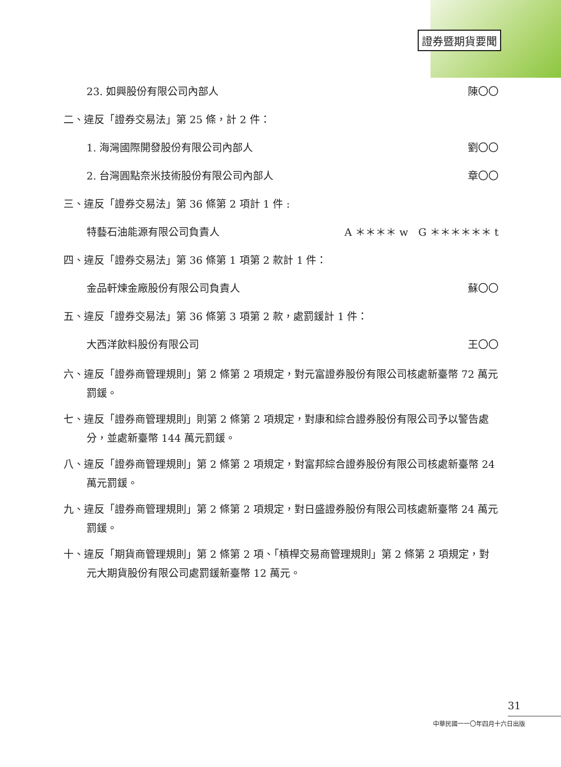證券暨期貨要聞
23. 如興股份有限公司內部人 陳〇〇
二、違反「證券交易法」第 25 條，計 2 件：
1. 海灣國際開發股份有限公司內部人 劉〇〇
2. 台灣圓點奈米技術股份有限公司內部人 章〇〇
三、違反「證券交易法」第 36 條第 2 項計 1 件 :
特藝石油能源有限公司負責人 A ＊＊＊＊ w　G ＊＊＊＊＊＊ t
四、違反「證券交易法」第 36 條第 1 項第 2 款計 1 件：
金品軒煉金廠股份有限公司負責人 蘇〇〇
五、違反「證券交易法」第 36 條第 3 項第 2 款，處罰鍰計 1 件：
大西洋飲料股份有限公司 王〇〇
六、違反「證券商管理規則」第 2 條第 2 項規定，對元富證券股份有限公司核處新臺幣 72 萬元罰鍰。
七、違反「證券商管理規則」則第 2 條第 2 項規定，對康和綜合證券股份有限公司予以警告處分，並處新臺幣 144 萬元罰鍰。
八、違反「證券商管理規則」第 2 條第 2 項規定，對富邦綜合證券股份有限公司核處新臺幣 24 萬元罰鍰。
九、違反「證券商管理規則」第 2 條第 2 項規定，對日盛證券股份有限公司核處新臺幣 24 萬元罰鍰。
十、違反「期貨商管理規則」第 2 條第 2 項、「槓桿交易商管理規則」第 2 條第 2 項規定，對元大期貨股份有限公司處罰鍰新臺幣 12 萬元。
31
中華民國一一〇年四月十六日出版